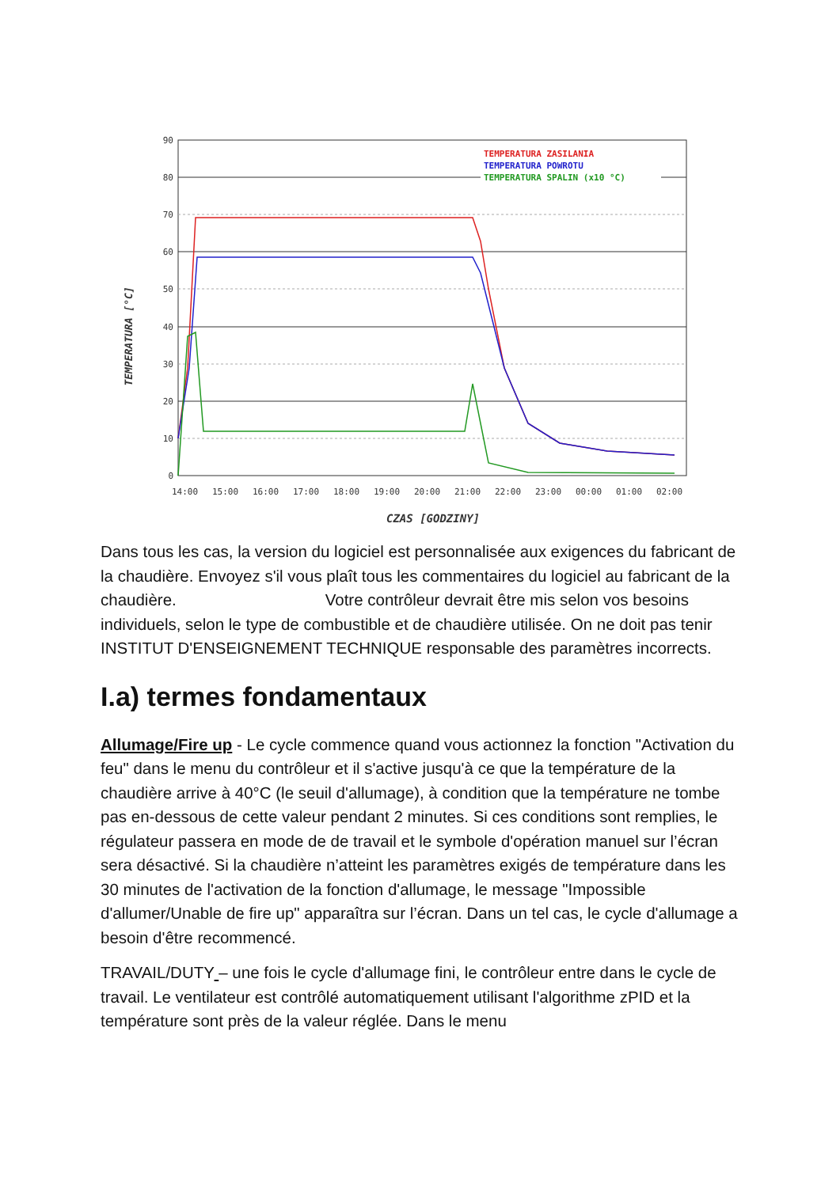TEMPERATURA [°C]
90
80
70
60
50
40
30
20
10
0
TEMPERATURA ZASILANIA
TEMPERATURA POWROTU
TEMPERATURA SPALIN (x10 °C)
14:00
15:00
16:00
17:00
18:00
19:00
20:00
21:00
22:00
23:00
00:00
01:00
02:00
CZAS [GODZINY]
Dans tous les cas, la version du logiciel est personnalisée aux exigences du fabricant de la chaudière. Envoyez s'il vous plaît tous les commentaires du logiciel au fabricant de la chaudière. Votre contrôleur devrait être mis selon vos besoins individuels, selon le type de combustible et de chaudière utilisée. On ne doit pas tenir INSTITUT D'ENSEIGNEMENT TECHNIQUE responsable des paramètres incorrects.
I.a) termes fondamentaux
Allumage/Fire up - Le cycle commence quand vous actionnez la fonction "Activation du feu" dans le menu du contrôleur et il s'active jusqu'à ce que la température de la chaudière arrive à 40°C (le seuil d'allumage), à condition que la température ne tombe pas en-dessous de cette valeur pendant 2 minutes. Si ces conditions sont remplies, le régulateur passera en mode de de travail et le symbole d'opération manuel sur l’écran sera désactivé. Si la chaudière n’atteint les paramètres exigés de température dans les 30 minutes de l'activation de la fonction d'allumage, le message "Impossible d'allumer/Unable de fire up" apparaîtra sur l’écran. Dans un tel cas, le cycle d'allumage a besoin d'être recommencé.
TRAVAIL/DUTY – une fois le cycle d'allumage fini, le contrôleur entre dans le cycle de travail. Le ventilateur est contrôlé automatiquement utilisant l'algorithme zPID et la température sont près de la valeur réglée. Dans le menu